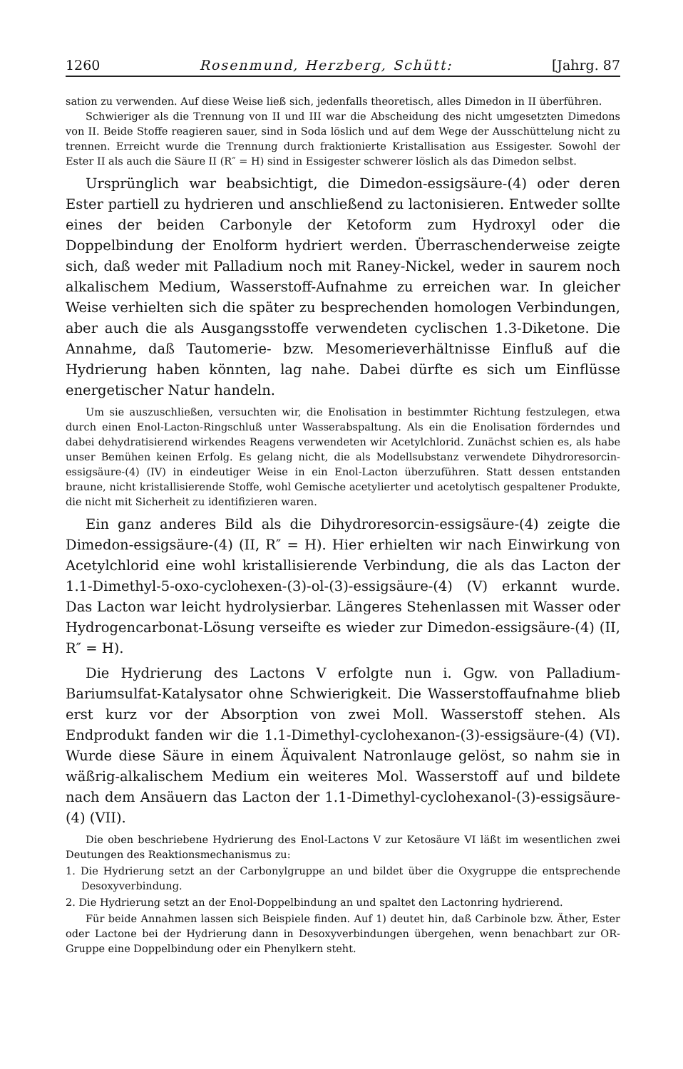1260 Rosenmund, Herzberg, Schütt: [Jahrg. 87
sation zu verwenden. Auf diese Weise ließ sich, jedenfalls theoretisch, alles Dimedon in II überführen.
Schwieriger als die Trennung von II und III war die Abscheidung des nicht umgesetzten Dimedons von II. Beide Stoffe reagieren sauer, sind in Soda löslich und auf dem Wege der Ausschüttelung nicht zu trennen. Erreicht wurde die Trennung durch fraktionierte Kristallisation aus Essigester. Sowohl der Ester II als auch die Säure II (R″ = H) sind in Essigester schwerer löslich als das Dimedon selbst.
Ursprünglich war beabsichtigt, die Dimedon-essigsäure-(4) oder deren Ester partiell zu hydrieren und anschließend zu lactonisieren. Entweder sollte eines der beiden Carbonyle der Ketoform zum Hydroxyl oder die Doppelbindung der Enolform hydriert werden. Überraschenderweise zeigte sich, daß weder mit Palladium noch mit Raney-Nickel, weder in saurem noch alkalischem Medium, Wasserstoff-Aufnahme zu erreichen war. In gleicher Weise verhielten sich die später zu besprechenden homologen Verbindungen, aber auch die als Ausgangsstoffe verwendeten cyclischen 1.3-Diketone. Die Annahme, daß Tautomerie- bzw. Mesomerieverhältnisse Einfluß auf die Hydrierung haben könnten, lag nahe. Dabei dürfte es sich um Einflüsse energetischer Natur handeln.
Um sie auszuschließen, versuchten wir, die Enolisation in bestimmter Richtung festzulegen, etwa durch einen Enol-Lacton-Ringschluß unter Wasserabspaltung. Als ein die Enolisation förderndes und dabei dehydratisierend wirkendes Reagens verwendeten wir Acetylchlorid. Zunächst schien es, als habe unser Bemühen keinen Erfolg. Es gelang nicht, die als Modellsubstanz verwendete Dihydroresorcin-essigsäure-(4) (IV) in eindeutiger Weise in ein Enol-Lacton überzuführen. Statt dessen entstanden braune, nicht kristallisierende Stoffe, wohl Gemische acetylierter und acetolytisch gespaltener Produkte, die nicht mit Sicherheit zu identifizieren waren.
Ein ganz anderes Bild als die Dihydroresorcin-essigsäure-(4) zeigte die Dimedon-essigsäure-(4) (II, R″ = H). Hier erhielten wir nach Einwirkung von Acetylchlorid eine wohl kristallisierende Verbindung, die als das Lacton der 1.1-Dimethyl-5-oxo-cyclohexen-(3)-ol-(3)-essigsäure-(4) (V) erkannt wurde. Das Lacton war leicht hydrolysierbar. Längeres Stehenlassen mit Wasser oder Hydrogencarbonat-Lösung verseifte es wieder zur Dimedon-essigsäure-(4) (II, R″ = H).
Die Hydrierung des Lactons V erfolgte nun i. Ggw. von Palladium-Bariumsulfat-Katalysator ohne Schwierigkeit. Die Wasserstoffaufnahme blieb erst kurz vor der Absorption von zwei Moll. Wasserstoff stehen. Als Endprodukt fanden wir die 1.1-Dimethyl-cyclohexanon-(3)-essigsäure-(4) (VI). Wurde diese Säure in einem Äquivalent Natronlauge gelöst, so nahm sie in wäßrig-alkalischem Medium ein weiteres Mol. Wasserstoff auf und bildete nach dem Ansäuern das Lacton der 1.1-Dimethyl-cyclohexanol-(3)-essigsäure-(4) (VII).
Die oben beschriebene Hydrierung des Enol-Lactons V zur Ketosäure VI läßt im wesentlichen zwei Deutungen des Reaktionsmechanismus zu:
1. Die Hydrierung setzt an der Carbonylgruppe an und bildet über die Oxygruppe die entsprechende Desoxyverbindung.
2. Die Hydrierung setzt an der Enol-Doppelbindung an und spaltet den Lactonring hydrierend.
Für beide Annahmen lassen sich Beispiele finden. Auf 1) deutet hin, daß Carbinole bzw. Äther, Ester oder Lactone bei der Hydrierung dann in Desoxyverbindungen übergehen, wenn benachbart zur OR-Gruppe eine Doppelbindung oder ein Phenylkern steht.